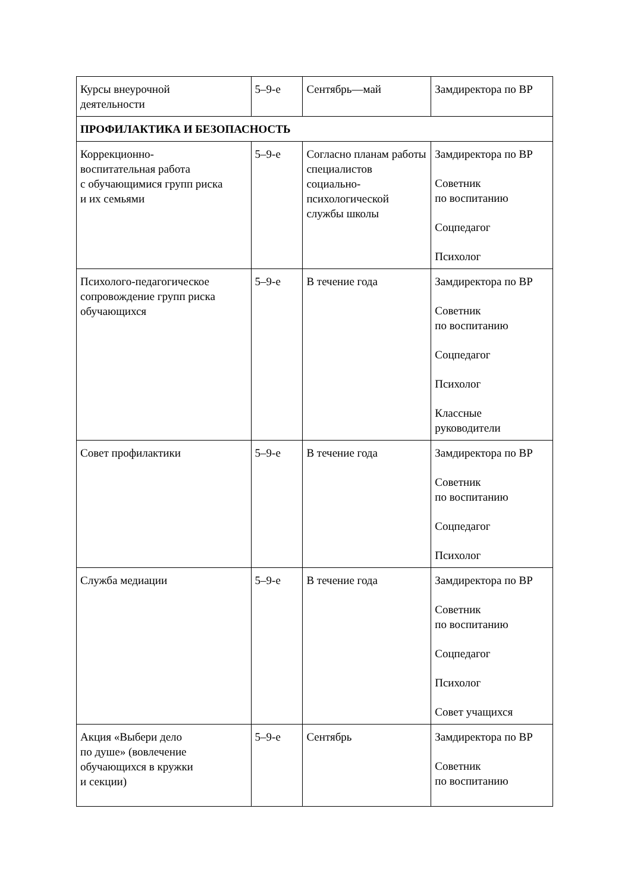| Курсы внеурочной деятельности | 5–9-е | Сентябрь—май | Замдиректора по ВР |
| ПРОФИЛАКТИКА И БЕЗОПАСНОСТЬ | | | |
| Коррекционно- воспитательная работа с обучающимися групп риска и их семьями | 5–9-е | Согласно планам работы специалистов социально- психологической службы школы | Замдиректора по ВР Советник по воспитанию Соцпедагог Психолог |
| Психолого-педагогическое сопровождение групп риска обучающихся | 5–9-е | В течение года | Замдиректора по ВР Советник по воспитанию Соцпедагог Психолог Классные руководители |
| Совет профилактики | 5–9-е | В течение года | Замдиректора по ВР Советник по воспитанию Соцпедагог Психолог |
| Служба медиации | 5–9-е | В течение года | Замдиректора по ВР Советник по воспитанию Соцпедагог Психолог Совет учащихся |
| Акция «Выбери дело по душе» (вовлечение обучающихся в кружки и секции) | 5–9-е | Сентябрь | Замдиректора по ВР Советник по воспитанию |